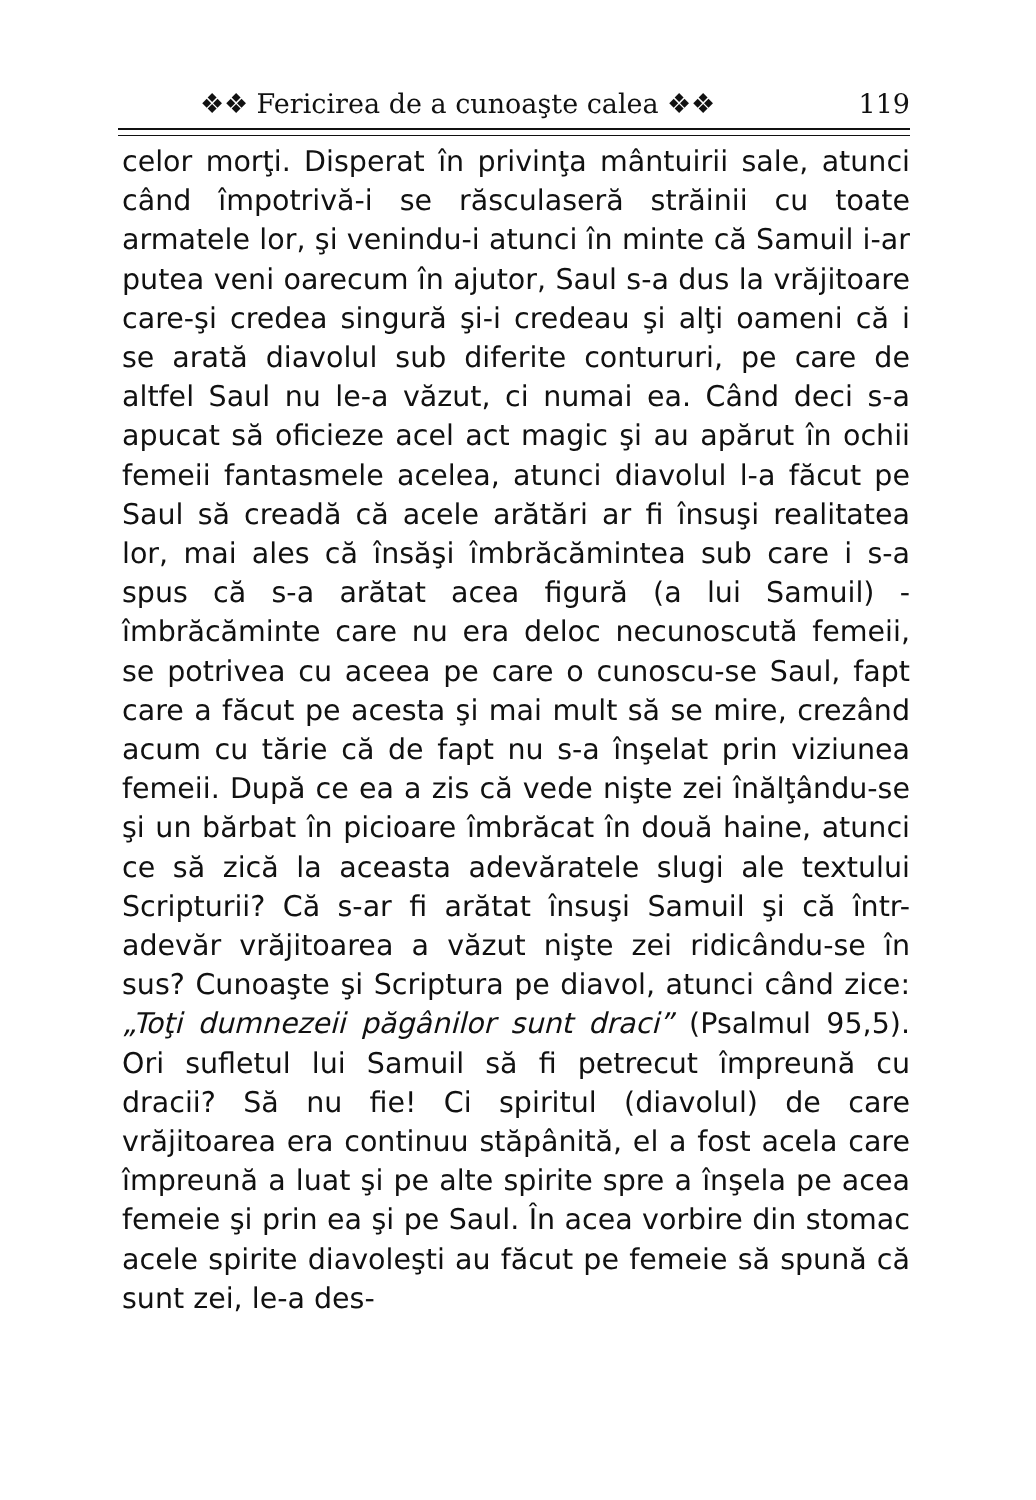❖❖ Fericirea de a cunoaşte calea ❖❖ 119
celor morţi. Disperat în privinţa mântuirii sale, atunci când împotrivă-i se răsculaseră străinii cu toate armatele lor, şi venindu-i atunci în minte că Samuil i-ar putea veni oarecum în ajutor, Saul s-a dus la vrăjitoare care-şi credea singură şi-i credeau şi alţi oameni că i se arată diavolul sub diferite contururi, pe care de altfel Saul nu le-a văzut, ci numai ea. Când deci s-a apucat să oficieze acel act magic şi au apărut în ochii femeii fantasmele acelea, atunci diavolul l-a făcut pe Saul să creadă că acele arătări ar fi însuşi realitatea lor, mai ales că însăşi îmbrăcămintea sub care i s-a spus că s-a arătat acea figură (a lui Samuil) - îmbrăcăminte care nu era deloc necunoscută femeii, se potrivea cu aceea pe care o cunoscu-se Saul, fapt care a făcut pe acesta şi mai mult să se mire, crezând acum cu tărie că de fapt nu s-a înşelat prin viziunea femeii. După ce ea a zis că vede nişte zei înălţându-se şi un bărbat în picioare îmbrăcat în două haine, atunci ce să zică la aceasta adevăratele slugi ale textului Scripturii? Că s-ar fi arătat însuşi Samuil şi că într-adevăr vrăjitoarea a văzut nişte zei ridicându-se în sus? Cunoaşte şi Scriptura pe diavol, atunci când zice: „Toţi dumnezeii păgânilor sunt draci” (Psalmul 95,5). Ori sufletul lui Samuil să fi petrecut împreună cu dracii? Să nu fie! Ci spiritul (diavolul) de care vrăjitoarea era continuu stăpânită, el a fost acela care împreună a luat şi pe alte spirite spre a înşela pe acea femeie şi prin ea şi pe Saul. În acea vorbire din stomac acele spirite diavoleşti au făcut pe femeie să spună că sunt zei, le-a des-